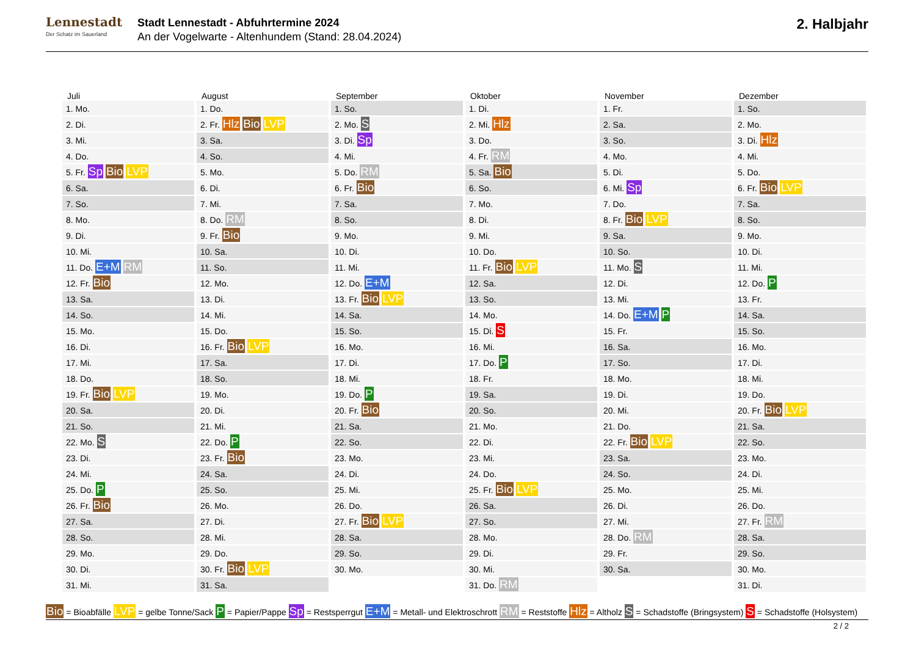Lennestadt
Der Schatz im Sauerland
Stadt Lennestadt - Abfuhrtermine 2024
An der Vogelwarte - Altenhundem (Stand: 28.04.2024)
2. Halbjahr
Juli
1. Mo.
2. Di.
3. Mi.
4. Do.
5. Fr. Sp Bio LVP
6. Sa.
7. So.
8. Mo.
9. Di.
10. Mi.
11. Do. E+M RM
12. Fr. Bio
13. Sa.
14. So.
15. Mo.
16. Di.
17. Mi.
18. Do.
19. Fr. Bio LVP
20. Sa.
21. So.
22. Mo. S
23. Di.
24. Mi.
25. Do. P
26. Fr. Bio
27. Sa.
28. So.
29. Mo.
30. Di.
31. Mi.
August
1. Do.
2. Fr. Hlz Bio LVP
3. Sa.
4. So.
5. Mo.
6. Di.
7. Mi.
8. Do. RM
9. Fr. Bio
10. Sa.
11. So.
12. Mo.
13. Di.
14. Mi.
15. Do.
16. Fr. Bio LVP
17. Sa.
18. So.
19. Mo.
20. Di.
21. Mi.
22. Do. P
23. Fr. Bio
24. Sa.
25. So.
26. Mo.
27. Di.
28. Mi.
29. Do.
30. Fr. Bio LVP
31. Sa.
September
1. So.
2. Mo. S
3. Di. Sp
4. Mi.
5. Do. RM
6. Fr. Bio
7. Sa.
8. So.
9. Mo.
10. Di.
11. Mi.
12. Do. E+M
13. Fr. Bio LVP
14. Sa.
15. So.
16. Mo.
17. Di.
18. Mi.
19. Do. P
20. Fr. Bio
21. Sa.
22. So.
23. Mo.
24. Di.
25. Mi.
26. Do.
27. Fr. Bio LVP
28. Sa.
29. So.
30. Mo.
Oktober
1. Di.
2. Mi. Hlz
3. Do.
4. Fr. RM
5. Sa. Bio
6. So.
7. Mo.
8. Di.
9. Mi.
10. Do.
11. Fr. Bio LVP
12. Sa.
13. So.
14. Mo.
15. Di. S
16. Mi.
17. Do. P
18. Fr.
19. Sa.
20. So.
21. Mo.
22. Di.
23. Mi.
24. Do.
25. Fr. Bio LVP
26. Sa.
27. So.
28. Mo.
29. Di.
30. Mi.
31. Do. RM
November
1. Fr.
2. Sa.
3. So.
4. Mo.
5. Di.
6. Mi. Sp
7. Do.
8. Fr. Bio LVP
9. Sa.
10. So.
11. Mo. S
12. Di.
13. Mi.
14. Do. E+M P
15. Fr.
16. Sa.
17. So.
18. Mo.
19. Di.
20. Mi.
21. Do.
22. Fr. Bio LVP
23. Sa.
24. So.
25. Mo.
26. Di.
27. Mi.
28. Do. RM
29. Fr.
30. Sa.
Dezember
1. So.
2. Mo.
3. Di. Hlz
4. Mi.
5. Do.
6. Fr. Bio LVP
7. Sa.
8. So.
9. Mo.
10. Di.
11. Mi.
12. Do. P
13. Fr.
14. Sa.
15. So.
16. Mo.
17. Di.
18. Mi.
19. Do.
20. Fr. Bio LVP
21. Sa.
22. So.
23. Mo.
24. Di.
25. Mi.
26. Do.
27. Fr. RM
28. Sa.
29. So.
30. Mo.
31. Di.
Bio = Bioabfälle LVP = gelbe Tonne/Sack P = Papier/Pappe Sp = Restsperrgut E+M = Metall- und Elektroschrott RM = Reststoffe Hlz = Altholz S = Schadstoffe (Bringsystem) S = Schadstoffe (Holsystem)
2 / 2